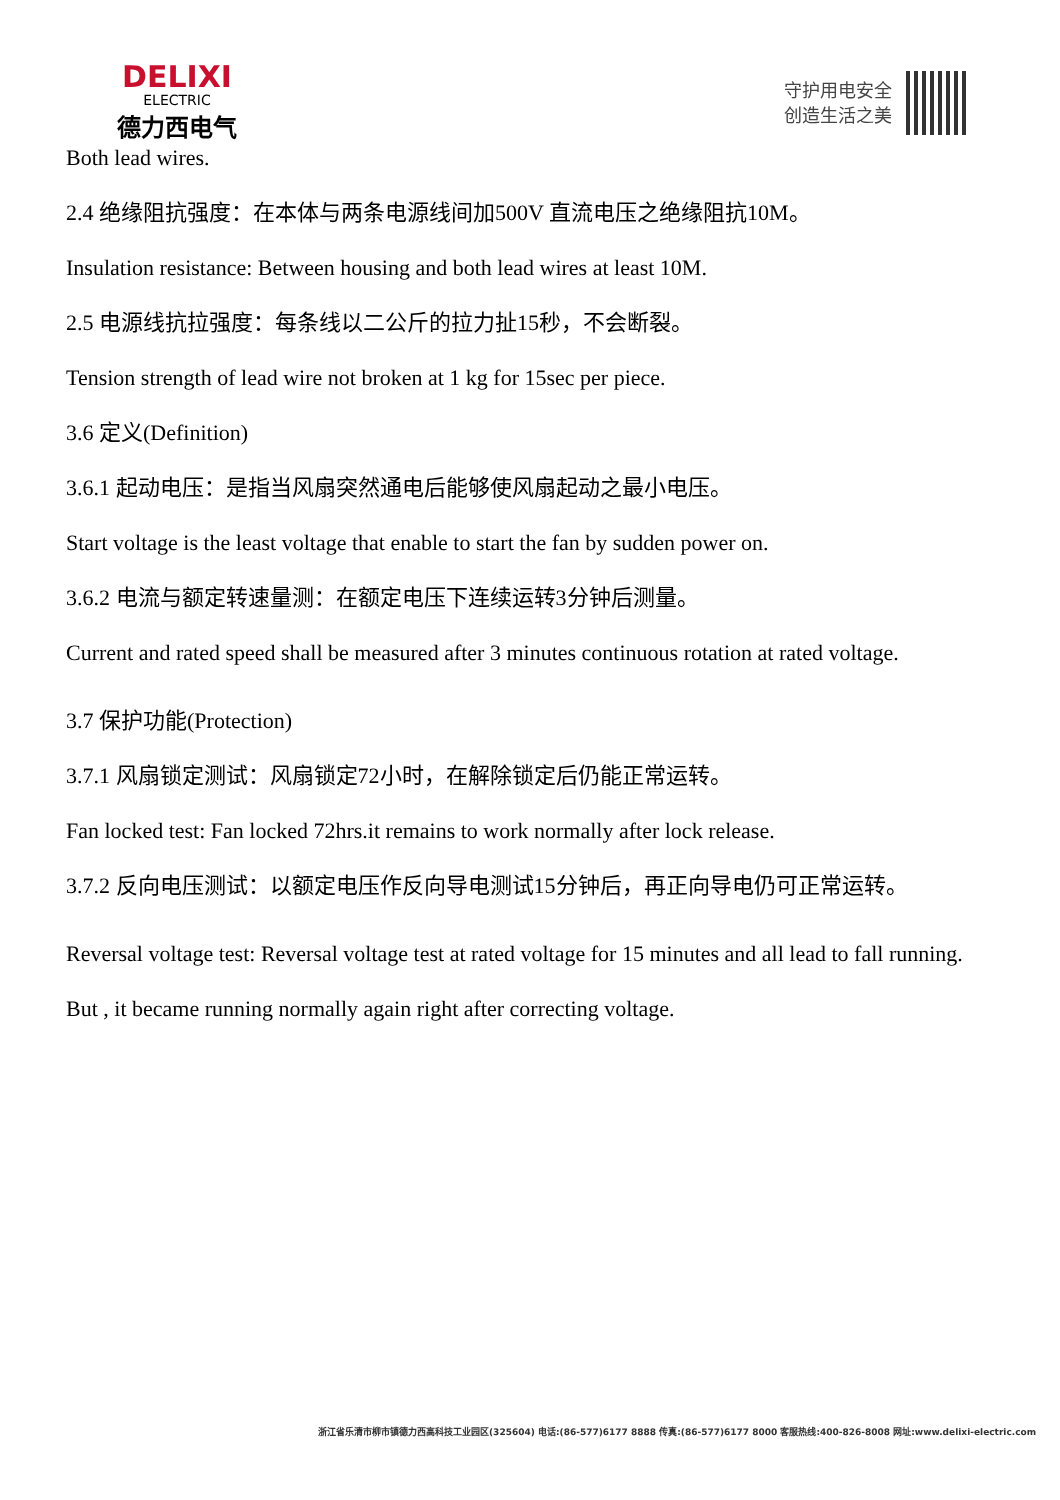DELIXI
ELECTRIC
德力西电气
守护用电安全
创造生活之美
Both lead wires.
2.4 绝缘阻抗强度：在本体与两条电源线间加500V 直流电压之绝缘阻抗10M。
Insulation resistance: Between housing and both lead wires at least 10M.
2.5 电源线抗拉强度：每条线以二公斤的拉力扯15秒，不会断裂。
Tension strength of lead wire not broken at 1 kg for 15sec per piece.
3.6 定义(Definition)
3.6.1 起动电压：是指当风扇突然通电后能够使风扇起动之最小电压。
Start voltage is the least voltage that enable to start the fan by sudden power on.
3.6.2 电流与额定转速量测：在额定电压下连续运转3分钟后测量。
Current and rated speed shall be measured after 3 minutes continuous rotation at rated voltage.
3.7 保护功能(Protection)
3.7.1 风扇锁定测试：风扇锁定72小时，在解除锁定后仍能正常运转。
Fan locked test: Fan locked 72hrs.it remains to work normally after lock release.
3.7.2 反向电压测试：以额定电压作反向导电测试15分钟后，再正向导电仍可正常运转。
Reversal voltage test: Reversal voltage test at rated voltage for 15 minutes and all lead to fall running. But , it became running normally again right after correcting voltage.
浙江省乐清市柳市镇德力西高科技工业园区(325604) 电话:(86-577)6177 8888 传真:(86-577)6177 8000 客服热线:400-826-8008 网址:www.delixi-electric.com